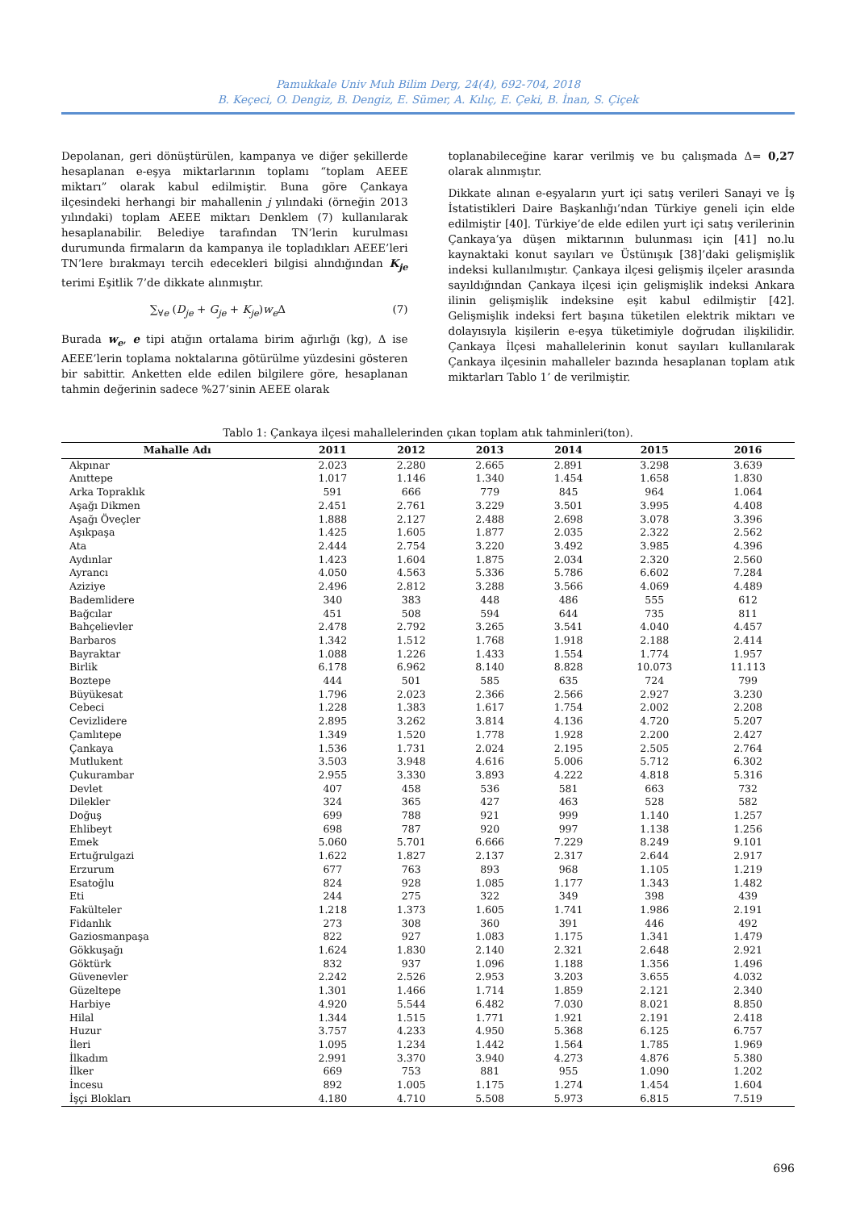Pamukkale Univ Muh Bilim Derg, 24(4), 692-704, 2018
B. Keçeci, O. Dengiz, B. Dengiz, E. Sümer, A. Kılıç, E. Çeki, B. İnan, S. Çiçek
Depolanan, geri dönüştürülen, kampanya ve diğer şekillerde hesaplanan e-eşya miktarlarının toplamı “toplam AEEE miktarı” olarak kabul edilmiştir. Buna göre Çankaya ilçesindeki herhangi bir mahallenin j yılındaki (örneğin 2013 yılındaki) toplam AEEE miktarı Denklem (7) kullanılarak hesaplanabilir. Belediye tarafından TN’lerin kurulması durumunda firmaların da kampanya ile topladıkları AEEE’leri TN’lere bırakmayı tercih edecekleri bilgisi alındığından K<sub>je</sub> terimi Eşitlik 7’de dikkate alınmıştır.
∑<sub>∀e</sub> (D<sub>je</sub> + G<sub>je</sub> + K<sub>je</sub>)w<sub>e</sub> Δ (7)
Burada w<sub>e</sub>, e tipi atığın ortalama birim ağırlığı (kg), Δ ise AEEE’lerin toplama noktalarına götürülme yüzdesini gösteren bir sabittir. Anketten elde edilen bilgilere göre, hesaplanan tahmin değerinin sadece %27’sinin AEEE olarak
toplanabileceğine karar verilmiş ve bu çalışmada Δ= 0,27 olarak alınmıştır.
Dikkate alınan e-eşyaların yurt içi satış verileri Sanayi ve İş İstatistikleri Daire Başkanlığı’ndan Türkiye geneli için elde edilmiştir [40]. Türkiye’de elde edilen yurt içi satış verilerinin Çankaya’ya düşen miktarının bulunması için [41] no.lu kaynaktaki konut sayıları ve Üstünışık [38]’daki gelişmişlik indeksi kullanılmıştır. Çankaya ilçesi gelişmiş ilçeler arasında sayıldığından Çankaya ilçesi için gelişmişlik indeksi Ankara ilinin gelişmişlik indeksine eşit kabul edilmiştir [42]. Gelişmişlik indeksi fert başına tüketilen elektrik miktarı ve dolayısıyla kişilerin e-eşya tüketimiyle doğrudan ilişkilidir. Çankaya İlçesi mahallelerinin konut sayıları kullanılarak Çankaya ilçesinin mahalleler bazında hesaplanan toplam atık miktarları Tablo 1’ de verilmiştir.
Tablo 1: Çankaya ilçesi mahallelerinden çıkan toplam atık tahminleri(ton).
| Mahalle Adı | 2011 | 2012 | 2013 | 2014 | 2015 | 2016 |
| --- | --- | --- | --- | --- | --- | --- |
| Akpınar | 2.023 | 2.280 | 2.665 | 2.891 | 3.298 | 3.639 |
| Anıttepe | 1.017 | 1.146 | 1.340 | 1.454 | 1.658 | 1.830 |
| Arka Topraklık | 591 | 666 | 779 | 845 | 964 | 1.064 |
| Aşağı Dikmen | 2.451 | 2.761 | 3.229 | 3.501 | 3.995 | 4.408 |
| Aşağı Öveçler | 1.888 | 2.127 | 2.488 | 2.698 | 3.078 | 3.396 |
| Aşıkpaşa | 1.425 | 1.605 | 1.877 | 2.035 | 2.322 | 2.562 |
| Ata | 2.444 | 2.754 | 3.220 | 3.492 | 3.985 | 4.396 |
| Aydınlar | 1.423 | 1.604 | 1.875 | 2.034 | 2.320 | 2.560 |
| Ayrancı | 4.050 | 4.563 | 5.336 | 5.786 | 6.602 | 7.284 |
| Aziziye | 2.496 | 2.812 | 3.288 | 3.566 | 4.069 | 4.489 |
| Bademlidere | 340 | 383 | 448 | 486 | 555 | 612 |
| Bağcılar | 451 | 508 | 594 | 644 | 735 | 811 |
| Bahçelievler | 2.478 | 2.792 | 3.265 | 3.541 | 4.040 | 4.457 |
| Barbaros | 1.342 | 1.512 | 1.768 | 1.918 | 2.188 | 2.414 |
| Bayraktar | 1.088 | 1.226 | 1.433 | 1.554 | 1.774 | 1.957 |
| Birlik | 6.178 | 6.962 | 8.140 | 8.828 | 10.073 | 11.113 |
| Boztepe | 444 | 501 | 585 | 635 | 724 | 799 |
| Büyükesat | 1.796 | 2.023 | 2.366 | 2.566 | 2.927 | 3.230 |
| Cebeci | 1.228 | 1.383 | 1.617 | 1.754 | 2.002 | 2.208 |
| Cevizlidere | 2.895 | 3.262 | 3.814 | 4.136 | 4.720 | 5.207 |
| Çamlıtepe | 1.349 | 1.520 | 1.778 | 1.928 | 2.200 | 2.427 |
| Çankaya | 1.536 | 1.731 | 2.024 | 2.195 | 2.505 | 2.764 |
| Mutlukent | 3.503 | 3.948 | 4.616 | 5.006 | 5.712 | 6.302 |
| Çukurambar | 2.955 | 3.330 | 3.893 | 4.222 | 4.818 | 5.316 |
| Devlet | 407 | 458 | 536 | 581 | 663 | 732 |
| Dilekler | 324 | 365 | 427 | 463 | 528 | 582 |
| Doğuş | 699 | 788 | 921 | 999 | 1.140 | 1.257 |
| Ehlibeyt | 698 | 787 | 920 | 997 | 1.138 | 1.256 |
| Emek | 5.060 | 5.701 | 6.666 | 7.229 | 8.249 | 9.101 |
| Ertuğrulgazi | 1.622 | 1.827 | 2.137 | 2.317 | 2.644 | 2.917 |
| Erzurum | 677 | 763 | 893 | 968 | 1.105 | 1.219 |
| Esatoğlu | 824 | 928 | 1.085 | 1.177 | 1.343 | 1.482 |
| Eti | 244 | 275 | 322 | 349 | 398 | 439 |
| Fakülteler | 1.218 | 1.373 | 1.605 | 1.741 | 1.986 | 2.191 |
| Fidanlık | 273 | 308 | 360 | 391 | 446 | 492 |
| Gaziosmanpaşa | 822 | 927 | 1.083 | 1.175 | 1.341 | 1.479 |
| Gökkuşağı | 1.624 | 1.830 | 2.140 | 2.321 | 2.648 | 2.921 |
| Göktürk | 832 | 937 | 1.096 | 1.188 | 1.356 | 1.496 |
| Güvenevler | 2.242 | 2.526 | 2.953 | 3.203 | 3.655 | 4.032 |
| Güzeltepe | 1.301 | 1.466 | 1.714 | 1.859 | 2.121 | 2.340 |
| Harbiye | 4.920 | 5.544 | 6.482 | 7.030 | 8.021 | 8.850 |
| Hilal | 1.344 | 1.515 | 1.771 | 1.921 | 2.191 | 2.418 |
| Huzur | 3.757 | 4.233 | 4.950 | 5.368 | 6.125 | 6.757 |
| İleri | 1.095 | 1.234 | 1.442 | 1.564 | 1.785 | 1.969 |
| İlkadım | 2.991 | 3.370 | 3.940 | 4.273 | 4.876 | 5.380 |
| İlker | 669 | 753 | 881 | 955 | 1.090 | 1.202 |
| İncesu | 892 | 1.005 | 1.175 | 1.274 | 1.454 | 1.604 |
| İşçi Blokları | 4.180 | 4.710 | 5.508 | 5.973 | 6.815 | 7.519 |
696